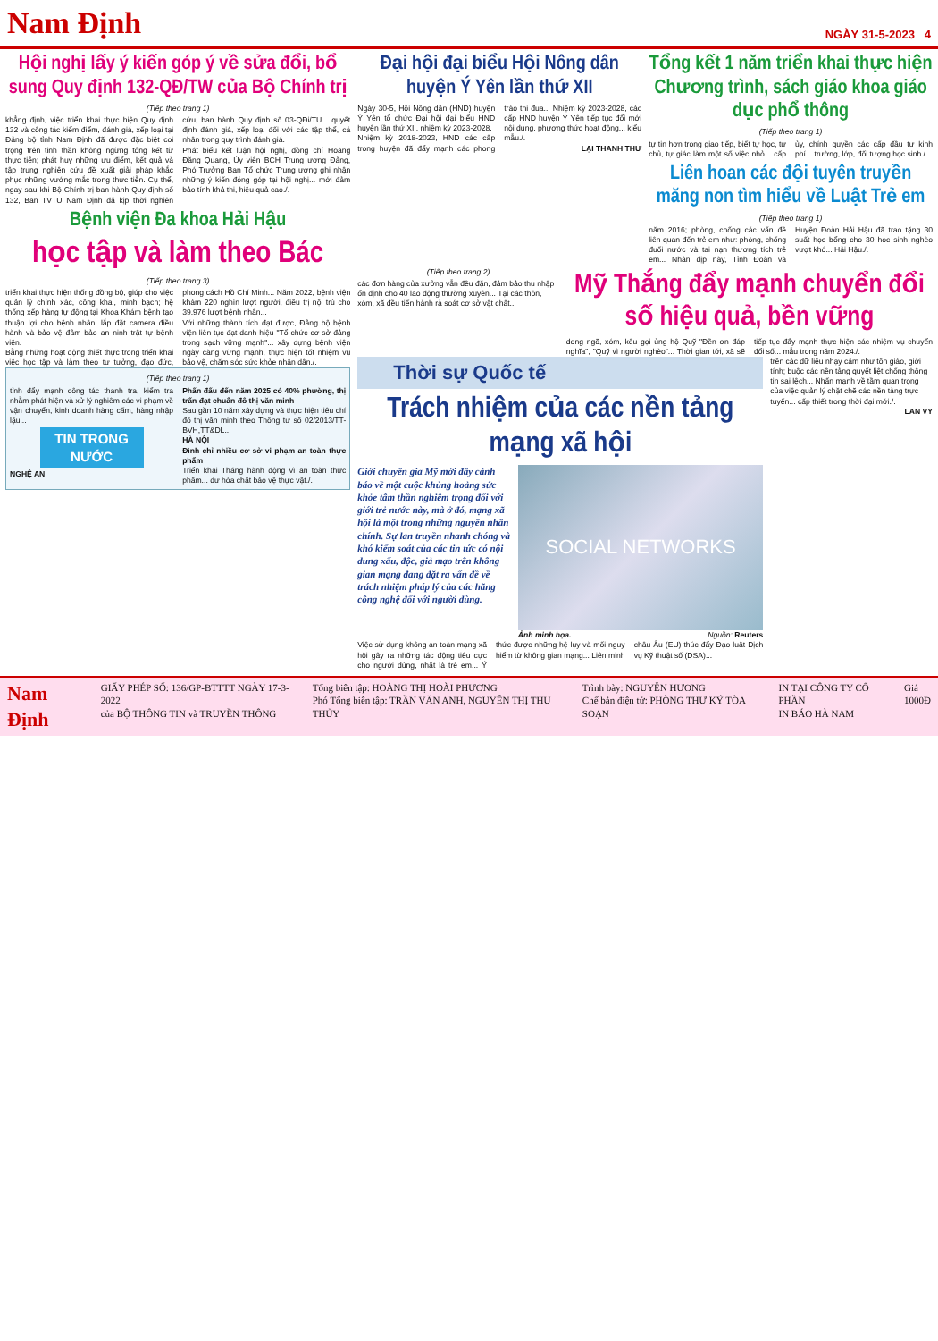Nam Định NGÀY 31-5-2023 4
Hội nghị lấy ý kiến góp ý về sửa đổi, bổ sung Quy định 132-QĐ/TW của Bộ Chính trị
(Tiếp theo trang 1)
khẳng định, việc triển khai thực hiện Quy định 132 và công tác kiểm điểm, đánh giá, xếp loại tại Đảng bộ tỉnh Nam Định đã được đặc biệt coi trọng trên tinh thần không ngừng tổng kết từ thực tiễn; phát huy những ưu điểm, kết quả và tập trung nghiên cứu đề xuất giải pháp khắc phục những vướng mắc trong thực tiễn. Cụ thể, ngay sau khi Bộ Chính trị ban hành Quy định số 132, Ban TVTU Nam Định đã kịp thời nghiên cứu, ban hành Quy định số 03-QĐi/TU... quyết định đánh giá, xếp loại đối với các tập thể, cá nhân trong quy trình đánh giá.
Phát biểu kết luận hội nghị, đồng chí Hoàng Đăng Quang, Ủy viên BCH Trung ương Đảng, Phó Trưởng Ban Tổ chức Trung ương ghi nhận những ý kiến đóng góp tại hội nghị... mới đảm bảo tính khả thi, hiệu quả cao./.
Bệnh viện Đa khoa Hải Hậu
học tập và làm theo Bác
(Tiếp theo trang 3)
triển khai thực hiện thống đồng bộ, giúp cho việc quản lý chính xác, công khai, minh bạch; hệ thống xếp hàng tự động tại Khoa Khám bệnh tạo thuận lợi cho bệnh nhân; lắp đặt camera điều hành và bảo vệ đảm bảo an ninh trật tự bệnh viện.
Bằng những hoạt động thiết thực trong triển khai việc học tập và làm theo tư tưởng, đạo đức, phong cách Hồ Chí Minh... Năm 2022, bệnh viện khám 220 nghìn lượt người, điều trị nội trú cho 39.976 lượt bệnh nhân...
Với những thành tích đạt được, Đảng bộ bệnh viện liên tục đạt danh hiệu "Tổ chức cơ sở đảng trong sạch vững mạnh"... xây dựng bệnh viện ngày càng vững mạnh, thực hiện tốt nhiệm vụ bảo vệ, chăm sóc sức khỏe nhân dân./.
(Tiếp theo trang 1)
tỉnh đẩy mạnh công tác thanh tra, kiểm tra nhằm phát hiện và xử lý nghiêm các vi phạm về vận chuyển, kinh doanh hàng cấm, hàng nhập lậu...
TIN TRONG NƯỚC
NGHỆ AN
Phấn đấu đến năm 2025 có 40% phường, thị trấn đạt chuẩn đô thị văn minh
Sau gần 10 năm xây dựng và thực hiện tiêu chí đô thị văn minh theo Thông tư số 02/2013/TT-BVH,TT&DL...
HÀ NỘI
Đình chỉ nhiều cơ sở vi phạm an toàn thực phẩm
Triển khai Tháng hành động vì an toàn thực phẩm... dư hóa chất bảo vệ thực vật./.
Đại hội đại biểu Hội Nông dân huyện Ý Yên lần thứ XII
Ngày 30-5, Hội Nông dân (HND) huyện Ý Yên tổ chức Đại hội đại biểu HND huyện lần thứ XII, nhiệm kỳ 2023-2028.
Nhiệm kỳ 2018-2023, HND các cấp trong huyện đã đẩy mạnh các phong trào thi đua... Nhiệm kỳ 2023-2028, các cấp HND huyện Ý Yên tiếp tục đổi mới nội dung, phương thức hoạt động... kiểu mẫu./.
LẠI THANH THƯ
Tổng kết 1 năm triển khai thực hiện Chương trình, sách giáo khoa giáo dục phổ thông
(Tiếp theo trang 1)
tự tin hơn trong giao tiếp, biết tự học, tự chủ, tự giác làm một số việc nhỏ... cấp ủy, chính quyền các cấp đầu tư kinh phí... trường, lớp, đối tượng học sinh./.
Liên hoan các đội tuyên truyền măng non tìm hiểu về Luật Trẻ em
(Tiếp theo trang 1)
năm 2016; phòng, chống các vấn đề liên quan đến trẻ em như: phòng, chống đuối nước và tai nạn thương tích trẻ em... Nhân dịp này, Tỉnh Đoàn và Huyện Đoàn Hải Hậu đã trao tặng 30 suất học bổng cho 30 học sinh nghèo vượt khó... Hải Hậu./.
(Tiếp theo trang 2)
các đơn hàng của xưởng vẫn đều đặn, đảm bảo thu nhập ổn định cho 40 lao động thường xuyên... Tại các thôn, xóm, xã đều tiến hành rà soát cơ sở vật chất...
Mỹ Thắng đẩy mạnh chuyển đổi số hiệu quả, bền vững
dong ngõ, xóm, kêu gọi ủng hộ Quỹ "Đền ơn đáp nghĩa", "Quỹ vì người nghèo"... Thời gian tới, xã sẽ tiếp tục đẩy mạnh thực hiện các nhiệm vụ chuyển đổi số... mẫu trong năm 2024./.
Thời sự Quốc tế
Trách nhiệm của các nền tảng mạng xã hội
Giới chuyên gia Mỹ mới đây cảnh báo về một cuộc khủng hoảng sức khỏe tâm thần nghiêm trọng đối với giới trẻ nước này, mà ở đó, mạng xã hội là một trong những nguyên nhân chính. Sự lan truyền nhanh chóng và khó kiểm soát của các tin tức có nội dung xấu, độc, giả mạo trên không gian mạng đang đặt ra vấn đề về trách nhiệm pháp lý của các hãng công nghệ đối với người dùng.
SOCIAL NETWORKS
Ảnh minh họa. Nguồn: Reuters
Việc sử dụng không an toàn mạng xã hội gây ra những tác động tiêu cực cho người dùng, nhất là trẻ em... Ý thức được những hệ lụy và mối nguy hiểm từ không gian mạng... Liên minh châu Âu (EU) thúc đẩy Đạo luật Dịch vụ Kỹ thuật số (DSA)...
trên các dữ liệu nhạy cảm như tôn giáo, giới tính; buộc các nền tảng quyết liệt chống thông tin sai lệch... Nhấn mạnh về tầm quan trọng của việc quản lý chặt chẽ các nền tảng trực tuyến... cấp thiết trong thời đại mới./.
LAN VY
Nam Định GIẤY PHÉP SỐ: 136/GP-BTTTT NGÀY 17-3-2022
của BỘ THÔNG TIN và TRUYỀN THÔNG Tổng biên tập: HOÀNG THỊ HOÀI PHƯƠNG
Phó Tổng biên tập: TRẦN VĂN ANH, NGUYỄN THỊ THU THỦY Trình bày: NGUYỄN HƯƠNG
Chế bản điện tử: PHÒNG THƯ KÝ TÒA SOẠN IN TẠI CÔNG TY CỔ PHẦN
IN BÁO HÀ NAM Giá
1000Đ